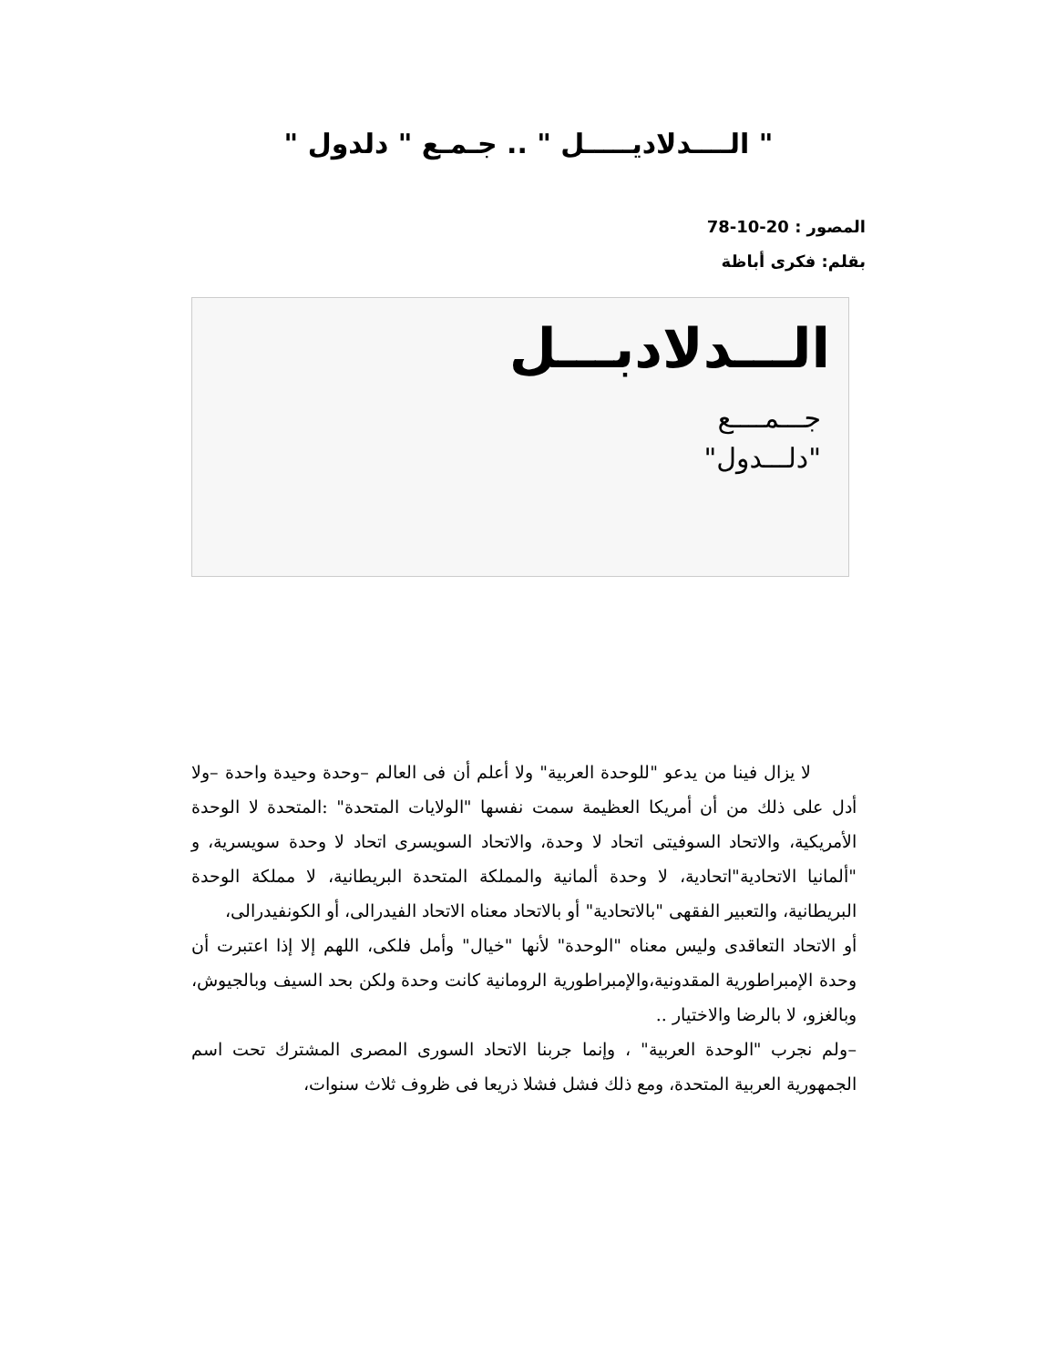" الــــدلاديـــــل " .. جـمـع " دلدول "
المصور : 20-10-78
بقلم: فكرى أباظة
الـــدلادبـــل
جـــمــــع
"دلـــدول"
لا يزال فينا من يدعو "للوحدة العربية" ولا أعلم أن فى العالم –وحدة وحيدة واحدة –ولا أدل على ذلك من أن أمريكا العظيمة سمت نفسها "الولايات المتحدة" :المتحدة لا الوحدة الأمريكية، والاتحاد السوفيتى اتحاد لا وحدة، والاتحاد السويسرى اتحاد لا وحدة سويسرية، و "ألمانيا الاتحادية"اتحادية، لا وحدة ألمانية والمملكة المتحدة البريطانية، لا مملكة الوحدة البريطانية، والتعبير الفقهى "بالاتحادية" أو بالاتحاد معناه الاتحاد الفيدرالى، أو الكونفيدرالى،
أو الاتحاد التعاقدى وليس معناه "الوحدة" لأنها "خيال" وأمل فلكى، اللهم إلا إذا اعتبرت أن وحدة الإمبراطورية المقدونية،والإمبراطورية الرومانية كانت وحدة ولكن بحد السيف وبالجيوش، وبالغزو، لا بالرضا والاختيار ..
–ولم نجرب "الوحدة العربية" ، وإنما جربنا الاتحاد السورى المصرى المشترك تحت اسم الجمهورية العربية المتحدة، ومع ذلك فشل فشلا ذريعا فى ظروف ثلاث سنوات،